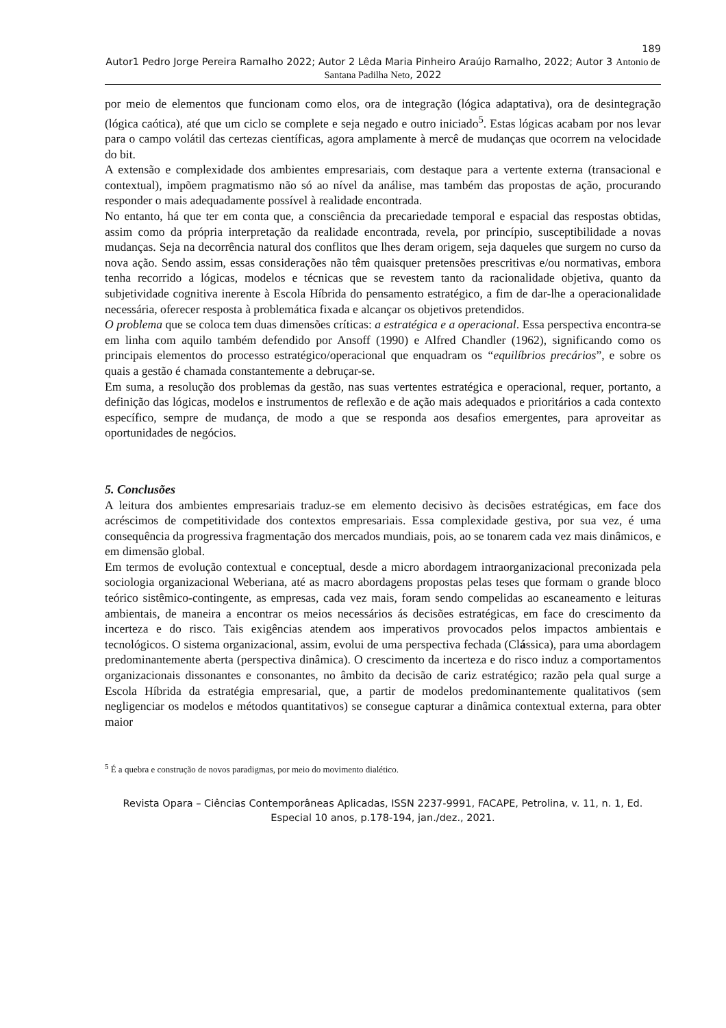189
Autor1 Pedro Jorge Pereira Ramalho 2022; Autor 2 Lêda Maria Pinheiro Araújo Ramalho, 2022; Autor 3 Antonio de Santana Padilha Neto, 2022
por meio de elementos que funcionam como elos, ora de integração (lógica adaptativa), ora de desintegração (lógica caótica), até que um ciclo se complete e seja negado e outro iniciado<sup>5</sup>. Estas lógicas acabam por nos levar para o campo volátil das certezas científicas, agora amplamente à mercê de mudanças que ocorrem na velocidade do bit.
A extensão e complexidade dos ambientes empresariais, com destaque para a vertente externa (transacional e contextual), impõem pragmatismo não só ao nível da análise, mas também das propostas de ação, procurando responder o mais adequadamente possível à realidade encontrada.
No entanto, há que ter em conta que, a consciência da precariedade temporal e espacial das respostas obtidas, assim como da própria interpretação da realidade encontrada, revela, por princípio, susceptibilidade a novas mudanças. Seja na decorrência natural dos conflitos que lhes deram origem, seja daqueles que surgem no curso da nova ação. Sendo assim, essas considerações não têm quaisquer pretensões prescritivas e/ou normativas, embora tenha recorrido a lógicas, modelos e técnicas que se revestem tanto da racionalidade objetiva, quanto da subjetividade cognitiva inerente à Escola Híbrida do pensamento estratégico, a fim de dar-lhe a operacionalidade necessária, oferecer resposta à problemática fixada e alcançar os objetivos pretendidos.
O problema que se coloca tem duas dimensões críticas: a estratégica e a operacional. Essa perspectiva encontra-se em linha com aquilo também defendido por Ansoff (1990) e Alfred Chandler (1962), significando como os principais elementos do processo estratégico/operacional que enquadram os “equilíbrios precários”, e sobre os quais a gestão é chamada constantemente a debruçar-se.
Em suma, a resolução dos problemas da gestão, nas suas vertentes estratégica e operacional, requer, portanto, a definição das lógicas, modelos e instrumentos de reflexão e de ação mais adequados e prioritários a cada contexto específico, sempre de mudança, de modo a que se responda aos desafios emergentes, para aproveitar as oportunidades de negócios.
5. Conclusões
A leitura dos ambientes empresariais traduz-se em elemento decisivo às decisões estratégicas, em face dos acréscimos de competitividade dos contextos empresariais. Essa complexidade gestiva, por sua vez, é uma consequência da progressiva fragmentação dos mercados mundiais, pois, ao se tonarem cada vez mais dinâmicos, e em dimensão global.
Em termos de evolução contextual e conceptual, desde a micro abordagem intraorganizacional preconizada pela sociologia organizacional Weberiana, até as macro abordagens propostas pelas teses que formam o grande bloco teórico sistêmico-contingente, as empresas, cada vez mais, foram sendo compelidas ao escaneamento e leituras ambientais, de maneira a encontrar os meios necessários ás decisões estratégicas, em face do crescimento da incerteza e do risco. Tais exigências atendem aos imperativos provocados pelos impactos ambientais e tecnológicos. O sistema organizacional, assim, evolui de uma perspectiva fechada (Clássica), para uma abordagem predominantemente aberta (perspectiva dinâmica). O crescimento da incerteza e do risco induz a comportamentos organizacionais dissonantes e consonantes, no âmbito da decisão de cariz estratégico; razão pela qual surge a Escola Híbrida da estratégia empresarial, que, a partir de modelos predominantemente qualitativos (sem negligenciar os modelos e métodos quantitativos) se consegue capturar a dinâmica contextual externa, para obter maior
<sup>5</sup> É a quebra e construção de novos paradigmas, por meio do movimento dialético.
Revista Opara – Ciências Contemporâneas Aplicadas, ISSN 2237-9991, FACAPE, Petrolina, v. 11, n. 1, Ed. Especial 10 anos, p.178-194, jan./dez., 2021.